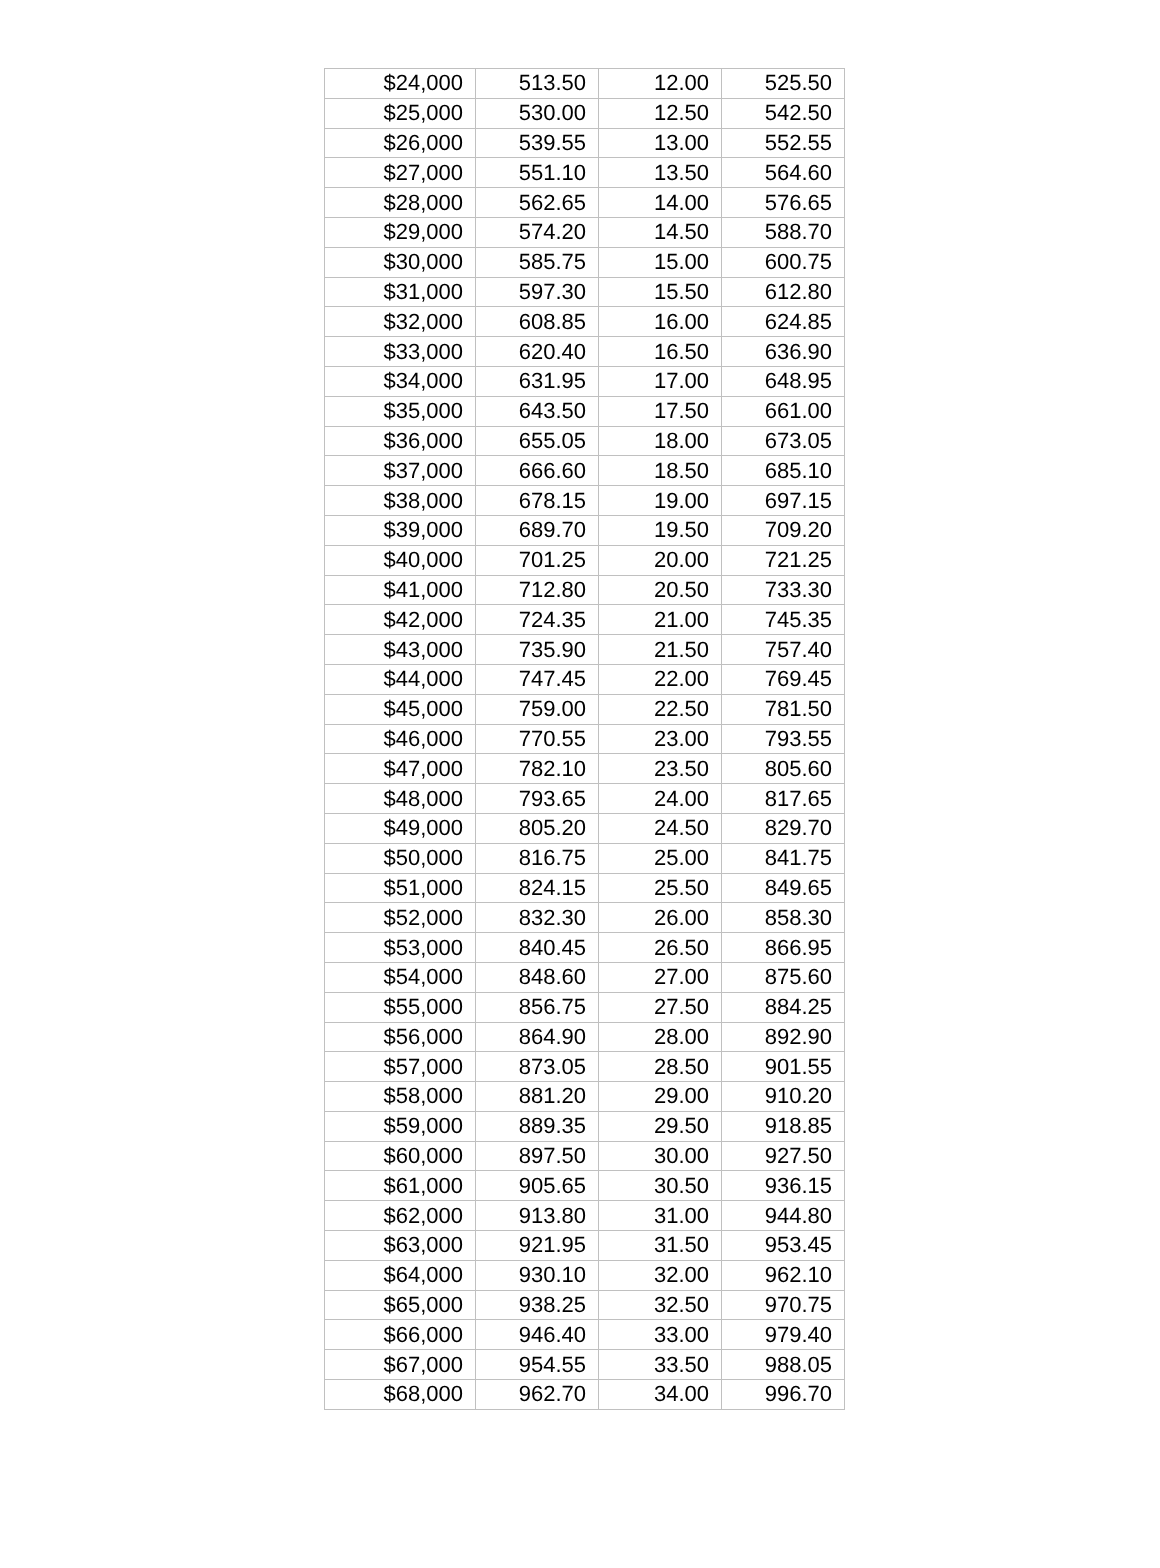| $24,000 | 513.50 | 12.00 | 525.50 |
| $25,000 | 530.00 | 12.50 | 542.50 |
| $26,000 | 539.55 | 13.00 | 552.55 |
| $27,000 | 551.10 | 13.50 | 564.60 |
| $28,000 | 562.65 | 14.00 | 576.65 |
| $29,000 | 574.20 | 14.50 | 588.70 |
| $30,000 | 585.75 | 15.00 | 600.75 |
| $31,000 | 597.30 | 15.50 | 612.80 |
| $32,000 | 608.85 | 16.00 | 624.85 |
| $33,000 | 620.40 | 16.50 | 636.90 |
| $34,000 | 631.95 | 17.00 | 648.95 |
| $35,000 | 643.50 | 17.50 | 661.00 |
| $36,000 | 655.05 | 18.00 | 673.05 |
| $37,000 | 666.60 | 18.50 | 685.10 |
| $38,000 | 678.15 | 19.00 | 697.15 |
| $39,000 | 689.70 | 19.50 | 709.20 |
| $40,000 | 701.25 | 20.00 | 721.25 |
| $41,000 | 712.80 | 20.50 | 733.30 |
| $42,000 | 724.35 | 21.00 | 745.35 |
| $43,000 | 735.90 | 21.50 | 757.40 |
| $44,000 | 747.45 | 22.00 | 769.45 |
| $45,000 | 759.00 | 22.50 | 781.50 |
| $46,000 | 770.55 | 23.00 | 793.55 |
| $47,000 | 782.10 | 23.50 | 805.60 |
| $48,000 | 793.65 | 24.00 | 817.65 |
| $49,000 | 805.20 | 24.50 | 829.70 |
| $50,000 | 816.75 | 25.00 | 841.75 |
| $51,000 | 824.15 | 25.50 | 849.65 |
| $52,000 | 832.30 | 26.00 | 858.30 |
| $53,000 | 840.45 | 26.50 | 866.95 |
| $54,000 | 848.60 | 27.00 | 875.60 |
| $55,000 | 856.75 | 27.50 | 884.25 |
| $56,000 | 864.90 | 28.00 | 892.90 |
| $57,000 | 873.05 | 28.50 | 901.55 |
| $58,000 | 881.20 | 29.00 | 910.20 |
| $59,000 | 889.35 | 29.50 | 918.85 |
| $60,000 | 897.50 | 30.00 | 927.50 |
| $61,000 | 905.65 | 30.50 | 936.15 |
| $62,000 | 913.80 | 31.00 | 944.80 |
| $63,000 | 921.95 | 31.50 | 953.45 |
| $64,000 | 930.10 | 32.00 | 962.10 |
| $65,000 | 938.25 | 32.50 | 970.75 |
| $66,000 | 946.40 | 33.00 | 979.40 |
| $67,000 | 954.55 | 33.50 | 988.05 |
| $68,000 | 962.70 | 34.00 | 996.70 |